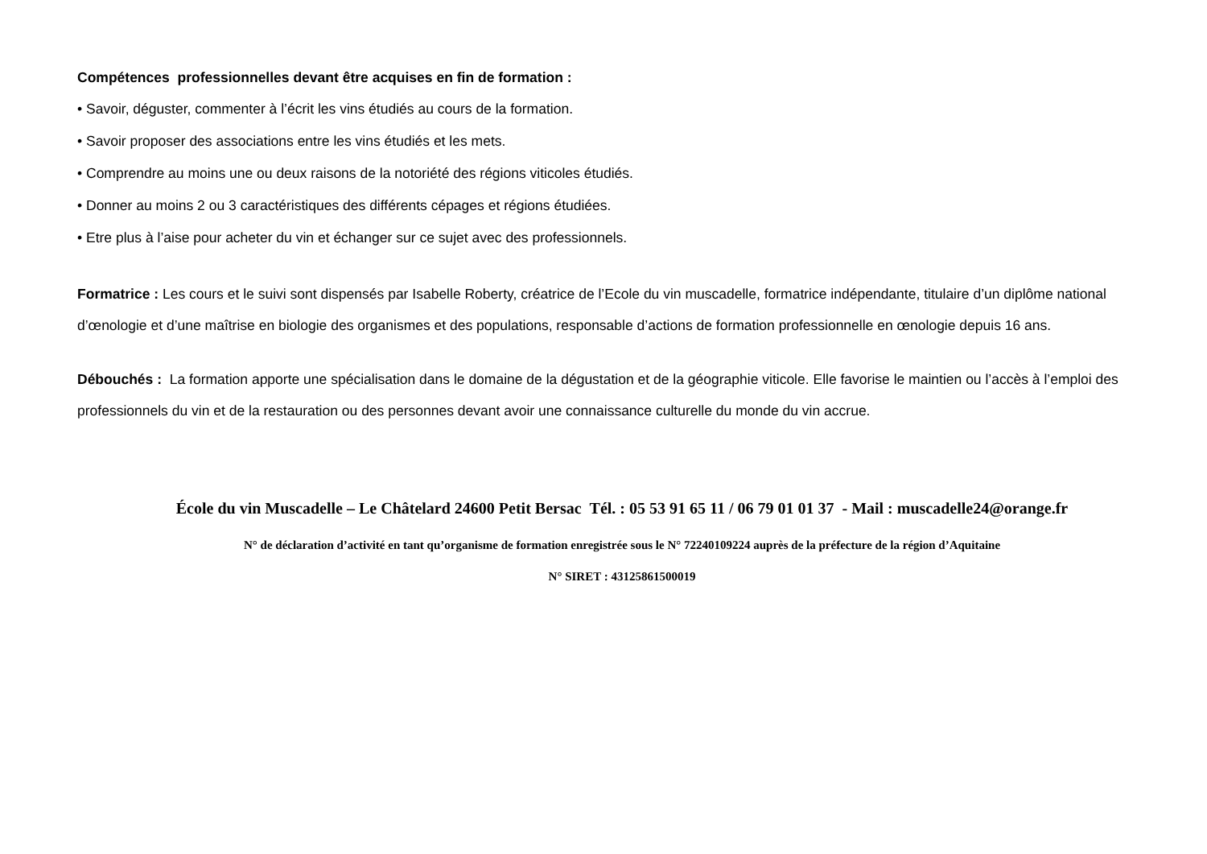Compétences professionnelles devant être acquises en fin de formation :
• Savoir, déguster, commenter à l’écrit les vins étudiés au cours de la formation.
• Savoir proposer des associations entre les vins étudiés et les mets.
• Comprendre au moins une ou deux raisons de la notoriété des régions viticoles étudiés.
• Donner au moins 2 ou 3 caractéristiques des différents cépages et régions étudiées.
• Etre plus à l’aise pour acheter du vin et échanger sur ce sujet avec des professionnels.
Formatrice : Les cours et le suivi sont dispensés par Isabelle Roberty, créatrice de l’Ecole du vin muscadelle, formatrice indépendante, titulaire d’un diplôme national d’œnologie et d’une maîtrise en biologie des organismes et des populations, responsable d’actions de formation professionnelle en œnologie depuis 16 ans.
Débouchés : La formation apporte une spécialisation dans le domaine de la dégustation et de la géographie viticole. Elle favorise le maintien ou l’accès à l’emploi des professionnels du vin et de la restauration ou des personnes devant avoir une connaissance culturelle du monde du vin accrue.
École du vin Muscadelle – Le Châtelard 24600 Petit Bersac Tél. : 05 53 91 65 11 / 06 79 01 01 37 - Mail : muscadelle24@orange.fr
N° de déclaration d’activité en tant qu’organisme de formation enregistrée sous le N° 72240109224 auprès de la préfecture de la région d’Aquitaine
N° SIRET : 43125861500019